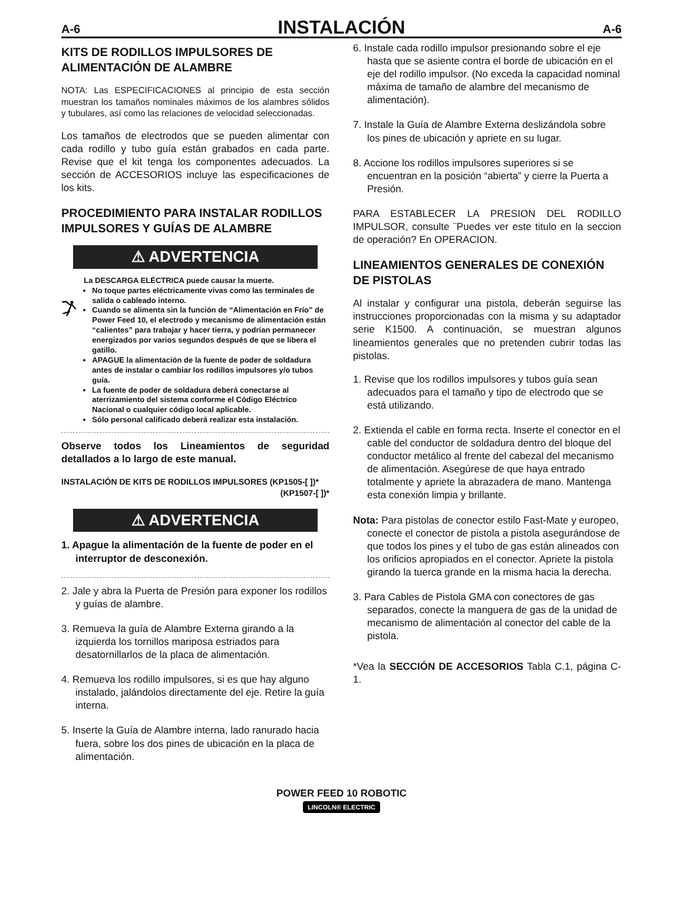A-6 INSTALACIÓN A-6
KITS DE RODILLOS IMPULSORES DE ALIMENTACIÓN DE ALAMBRE
NOTA: Las ESPECIFICACIONES al principio de esta sección muestran los tamaños nominales máximos de los alambres sólidos y tubulares, así como las relaciones de velocidad seleccionadas.
Los tamaños de electrodos que se pueden alimentar con cada rodillo y tubo guía están grabados en cada parte. Revise que el kit tenga los componentes adecuados. La sección de ACCESORIOS incluye las especificaciones de los kits.
PROCEDIMIENTO PARA INSTALAR RODILLOS IMPULSORES Y GUÍAS DE ALAMBRE
⚠ ADVERTENCIA
La DESCARGA ELÉCTRICA puede causar la muerte.
No toque partes eléctricamente vivas como las terminales de salida o cableado interno.
Cuando se alimenta sin la función de “Alimentación en Frío” de Power Feed 10, el electrodo y mecanismo de alimentación están “calientes” para trabajar y hacer tierra, y podrían permanecer energizados por varios segundos después de que se libera el gatillo.
APAGUE la alimentación de la fuente de poder de soldadura antes de instalar o cambiar los rodillos impulsores y/o tubos guía.
La fuente de poder de soldadura deberá conectarse al aterrizamiento del sistema conforme el Código Eléctrico Nacional o cualquier código local aplicable.
Sólo personal calificado deberá realizar esta instalación.
Observe todos los Lineamientos de seguridad detallados a lo largo de este manual.
INSTALACIÓN DE KITS DE RODILLOS IMPULSORES (KP1505-[ ])*
(KP1507-[ ])*
⚠ ADVERTENCIA
1. Apague la alimentación de la fuente de poder en el interruptor de desconexión.
2. Jale y abra la Puerta de Presión para exponer los rodillos y guías de alambre.
3. Remueva la guía de Alambre Externa girando a la izquierda los tornillos mariposa estriados para desatornillarlos de la placa de alimentación.
4. Remueva los rodillo impulsores, si es que hay alguno instalado, jalándolos directamente del eje. Retire la guía interna.
5. Inserte la Guía de Alambre interna, lado ranurado hacia fuera, sobre los dos pines de ubicación en la placa de alimentación.
6. Instale cada rodillo impulsor presionando sobre el eje hasta que se asiente contra el borde de ubicación en el eje del rodillo impulsor. (No exceda la capacidad nominal máxima de tamaño de alambre del mecanismo de alimentación).
7. Instale la Guía de Alambre Externa deslizándola sobre los pines de ubicación y apriete en su lugar.
8. Accione los rodillos impulsores superiores si se encuentran en la posición “abierta” y cierre la Puerta a Presión.
PARA ESTABLECER LA PRESION DEL RODILLO IMPULSOR, consulte ¨Puedes ver este titulo en la seccion de operación? En OPERACION.
LINEAMIENTOS GENERALES DE CONEXIÓN DE PISTOLAS
Al instalar y configurar una pistola, deberán seguirse las instrucciones proporcionadas con la misma y su adaptador serie K1500. A continuación, se muestran algunos lineamientos generales que no pretenden cubrir todas las pistolas.
1. Revise que los rodillos impulsores y tubos guía sean adecuados para el tamaño y tipo de electrodo que se está utilizando.
2. Extienda el cable en forma recta. Inserte el conector en el cable del conductor de soldadura dentro del bloque del conductor metálico al frente del cabezal del mecanismo de alimentación. Asegúrese de que haya entrado totalmente y apriete la abrazadera de mano. Mantenga esta conexión limpia y brillante.
Nota: Para pistolas de conector estilo Fast-Mate y europeo, conecte el conector de pistola a pistola asegurándose de que todos los pines y el tubo de gas están alineados con los orificios apropiados en el conector. Apriete la pistola girando la tuerca grande en la misma hacia la derecha.
3. Para Cables de Pistola GMA con conectores de gas separados, conecte la manguera de gas de la unidad de mecanismo de alimentación al conector del cable de la pistola.
*Vea la SECCIÓN DE ACCESORIOS Tabla C.1, página C-1.
POWER FEED 10 ROBOTIC
LINCOLN® ELECTRIC